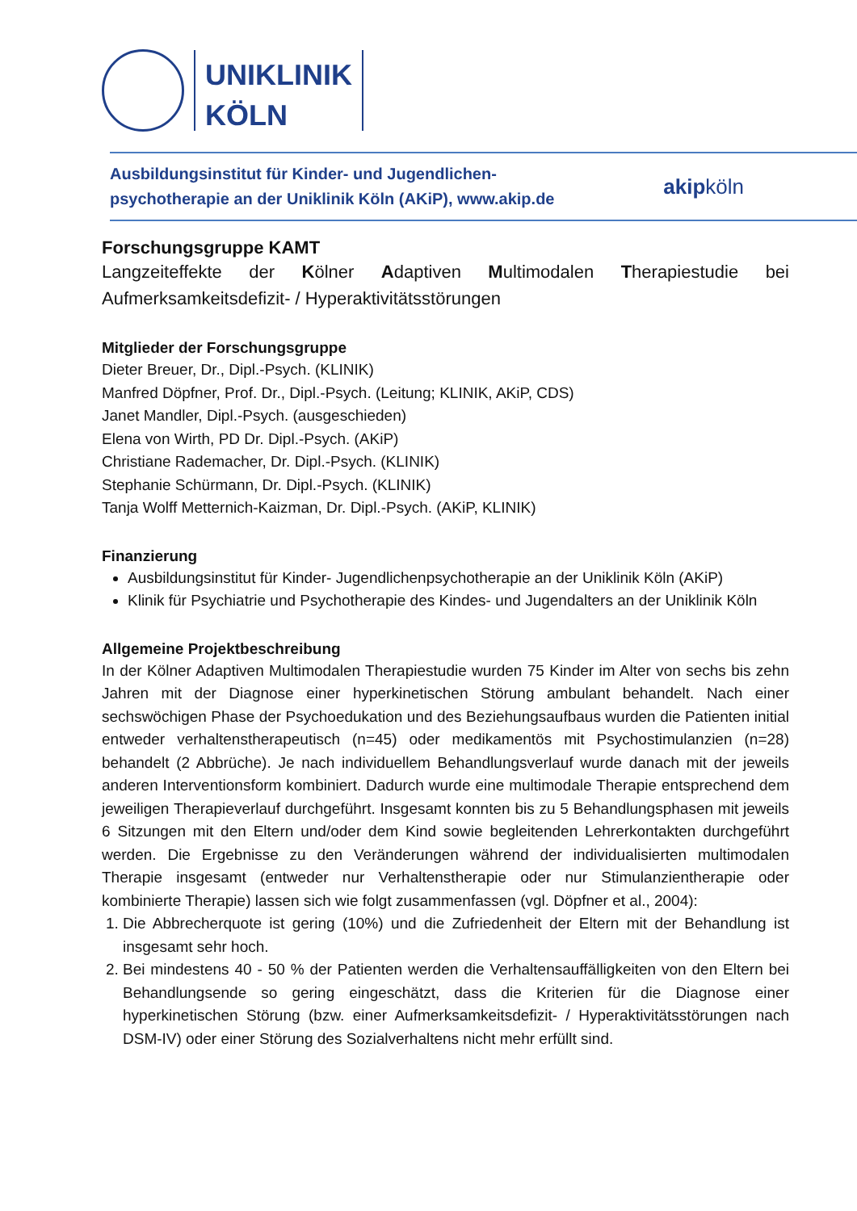UNIKLINIK
KÖLN
Ausbildungsinstitut für Kinder- und Jugendlichen-
psychotherapie an der Uniklinik Köln (AKiP), www.akip.de
akipköln
Forschungsgruppe KAMT
Langzeiteffekte der Kölner Adaptiven Multimodalen Therapiestudie bei Aufmerksamkeitsdefizit- / Hyperaktivitätsstörungen
Mitglieder der Forschungsgruppe
Dieter Breuer, Dr., Dipl.-Psych. (KLINIK)
Manfred Döpfner, Prof. Dr., Dipl.-Psych. (Leitung; KLINIK, AKiP, CDS)
Janet Mandler, Dipl.-Psych. (ausgeschieden)
Elena von Wirth, PD Dr. Dipl.-Psych. (AKiP)
Christiane Rademacher, Dr. Dipl.-Psych. (KLINIK)
Stephanie Schürmann, Dr. Dipl.-Psych. (KLINIK)
Tanja Wolff Metternich-Kaizman, Dr. Dipl.-Psych. (AKiP, KLINIK)
Finanzierung
Ausbildungsinstitut für Kinder- Jugendlichenpsychotherapie an der Uniklinik Köln (AKiP)
Klinik für Psychiatrie und Psychotherapie des Kindes- und Jugendalters an der Uniklinik Köln
Allgemeine Projektbeschreibung
In der Kölner Adaptiven Multimodalen Therapiestudie wurden 75 Kinder im Alter von sechs bis zehn Jahren mit der Diagnose einer hyperkinetischen Störung ambulant behandelt. Nach einer sechswöchigen Phase der Psychoedukation und des Beziehungsaufbaus wurden die Patienten initial entweder verhaltenstherapeutisch (n=45) oder medikamentös mit Psychostimulanzien (n=28) behandelt (2 Abbrüche). Je nach individuellem Behandlungsverlauf wurde danach mit der jeweils anderen Interventionsform kombiniert. Dadurch wurde eine multimodale Therapie entsprechend dem jeweiligen Therapieverlauf durchgeführt. Insgesamt konnten bis zu 5 Behandlungsphasen mit jeweils 6 Sitzungen mit den Eltern und/oder dem Kind sowie begleitenden Lehrerkontakten durchgeführt werden. Die Ergebnisse zu den Veränderungen während der individualisierten multimodalen Therapie insgesamt (entweder nur Verhaltenstherapie oder nur Stimulanzientherapie oder kombinierte Therapie) lassen sich wie folgt zusammenfassen (vgl. Döpfner et al., 2004):
1. Die Abbrecherquote ist gering (10%) und die Zufriedenheit der Eltern mit der Behandlung ist insgesamt sehr hoch.
2. Bei mindestens 40 - 50 % der Patienten werden die Verhaltensauffälligkeiten von den Eltern bei Behandlungsende so gering eingeschätzt, dass die Kriterien für die Diagnose einer hyperkinetischen Störung (bzw. einer Aufmerksamkeitsdefizit- / Hyperaktivitätsstörungen nach DSM-IV) oder einer Störung des Sozialverhaltens nicht mehr erfüllt sind.